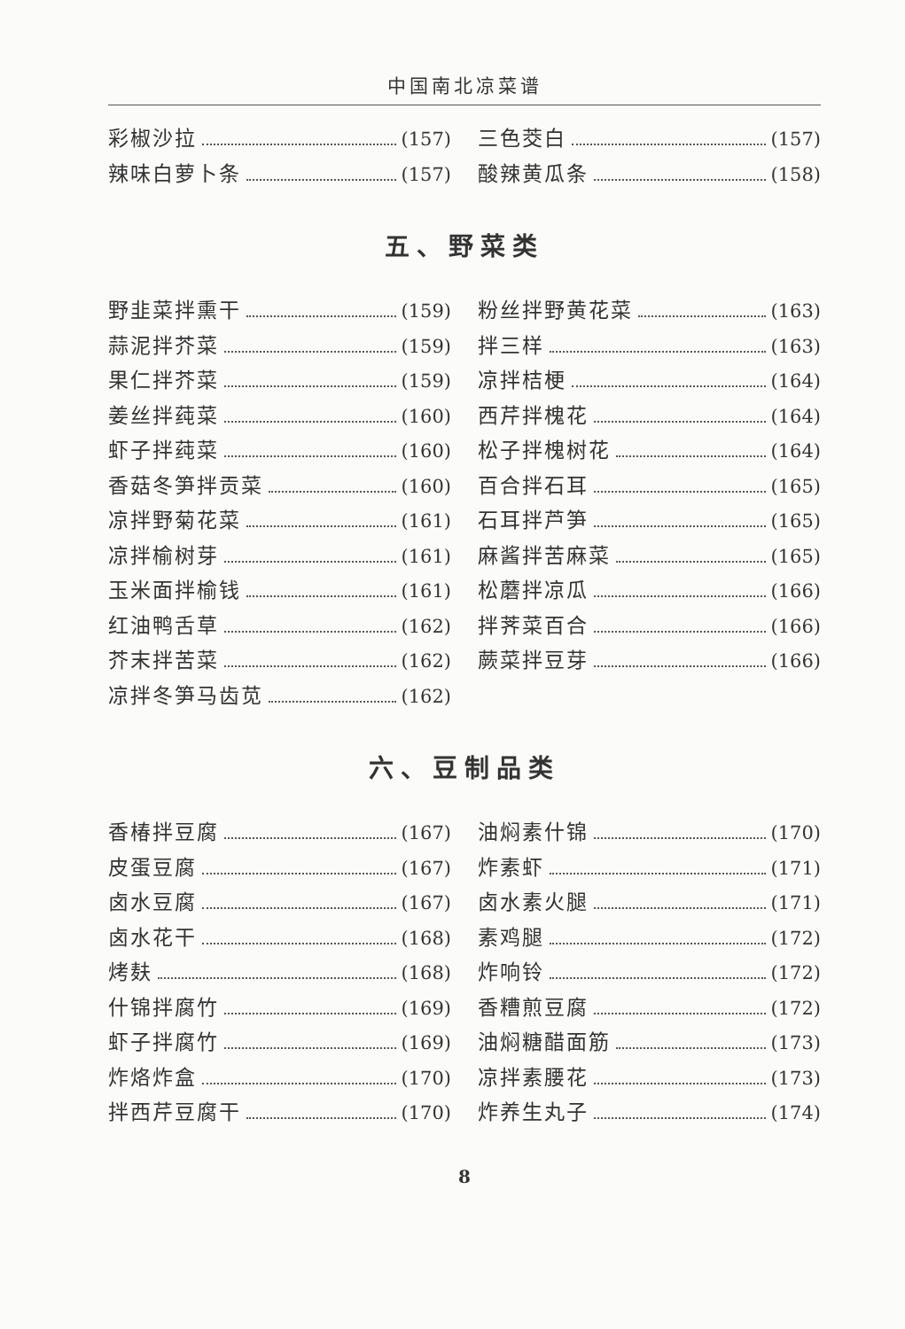中国南北凉菜谱
彩椒沙拉 (157)
辣味白萝卜条 (157)
三色茭白 (157)
酸辣黄瓜条 (158)
五、野菜类
野韭菜拌熏干 (159)
蒜泥拌芥菜 (159)
果仁拌芥菜 (159)
姜丝拌莼菜 (160)
虾子拌莼菜 (160)
香菇冬笋拌贡菜 (160)
凉拌野菊花菜 (161)
凉拌榆树芽 (161)
玉米面拌榆钱 (161)
红油鸭舌草 (162)
芥末拌苦菜 (162)
凉拌冬笋马齿苋 (162)
粉丝拌野黄花菜 (163)
拌三样 (163)
凉拌桔梗 (164)
西芹拌槐花 (164)
松子拌槐树花 (164)
百合拌石耳 (165)
石耳拌芦笋 (165)
麻酱拌苦麻菜 (165)
松蘑拌凉瓜 (166)
拌荠菜百合 (166)
蕨菜拌豆芽 (166)
六、豆制品类
香椿拌豆腐 (167)
皮蛋豆腐 (167)
卤水豆腐 (167)
卤水花干 (168)
烤麸 (168)
什锦拌腐竹 (169)
虾子拌腐竹 (169)
炸烙炸盒 (170)
拌西芹豆腐干 (170)
油焖素什锦 (170)
炸素虾 (171)
卤水素火腿 (171)
素鸡腿 (172)
炸响铃 (172)
香糟煎豆腐 (172)
油焖糖醋面筋 (173)
凉拌素腰花 (173)
炸养生丸子 (174)
8